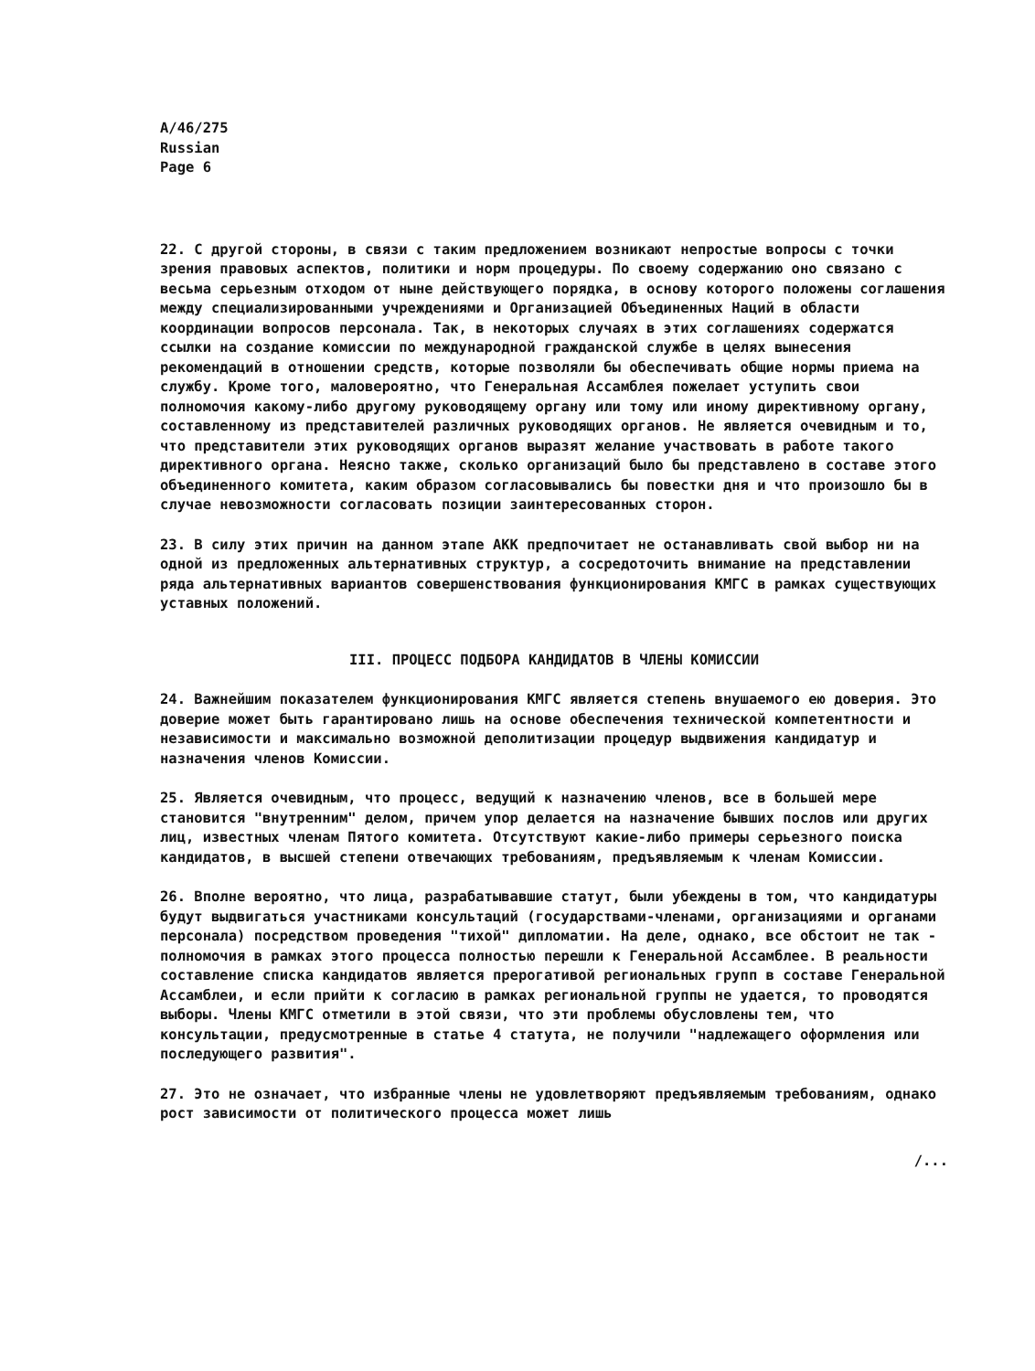A/46/275
Russian
Page 6
22. С другой стороны, в связи с таким предложением возникают непростые вопросы с точки зрения правовых аспектов, политики и норм процедуры. По своему содержанию оно связано с весьма серьезным отходом от ныне действующего порядка, в основу которого положены соглашения между специализированными учреждениями и Организацией Объединенных Наций в области координации вопросов персонала. Так, в некоторых случаях в этих соглашениях содержатся ссылки на создание комиссии по международной гражданской службе в целях вынесения рекомендаций в отношении средств, которые позволяли бы обеспечивать общие нормы приема на службу. Кроме того, маловероятно, что Генеральная Ассамблея пожелает уступить свои полномочия какому-либо другому руководящему органу или тому или иному директивному органу, составленному из представителей различных руководящих органов. Не является очевидным и то, что представители этих руководящих органов выразят желание участвовать в работе такого директивного органа. Неясно также, сколько организаций было бы представлено в составе этого объединенного комитета, каким образом согласовывались бы повестки дня и что произошло бы в случае невозможности согласовать позиции заинтересованных сторон.
23. В силу этих причин на данном этапе АКК предпочитает не останавливать свой выбор ни на одной из предложенных альтернативных структур, а сосредоточить внимание на представлении ряда альтернативных вариантов совершенствования функционирования КМГС в рамках существующих уставных положений.
III. ПРОЦЕСС ПОДБОРА КАНДИДАТОВ В ЧЛЕНЫ КОМИССИИ
24. Важнейшим показателем функционирования КМГС является степень внушаемого ею доверия. Это доверие может быть гарантировано лишь на основе обеспечения технической компетентности и независимости и максимально возможной деполитизации процедур выдвижения кандидатур и назначения членов Комиссии.
25. Является очевидным, что процесс, ведущий к назначению членов, все в большей мере становится "внутренним" делом, причем упор делается на назначение бывших послов или других лиц, известных членам Пятого комитета. Отсутствуют какие-либо примеры серьезного поиска кандидатов, в высшей степени отвечающих требованиям, предъявляемым к членам Комиссии.
26. Вполне вероятно, что лица, разрабатывавшие статут, были убеждены в том, что кандидатуры будут выдвигаться участниками консультаций (государствами-членами, организациями и органами персонала) посредством проведения "тихой" дипломатии. На деле, однако, все обстоит не так - полномочия в рамках этого процесса полностью перешли к Генеральной Ассамблее. В реальности составление списка кандидатов является прерогативой региональных групп в составе Генеральной Ассамблеи, и если прийти к согласию в рамках региональной группы не удается, то проводятся выборы. Члены КМГС отметили в этой связи, что эти проблемы обусловлены тем, что консультации, предусмотренные в статье 4 статута, не получили "надлежащего оформления или последующего развития".
27. Это не означает, что избранные члены не удовлетворяют предъявляемым требованиям, однако рост зависимости от политического процесса может лишь
/...